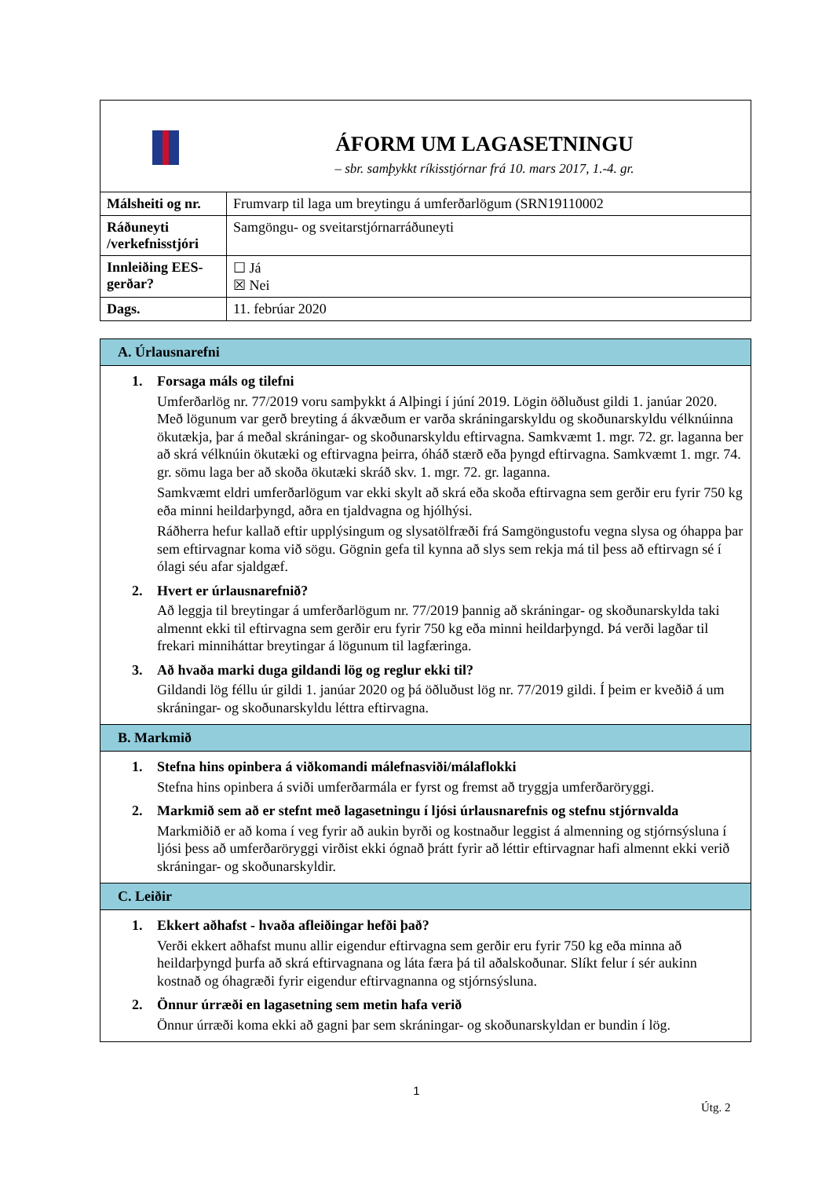| ÁFORM UM LAGASETNINGU – sbr. samþykkt ríkisstjórnar frá 10. mars 2017, 1.-4. gr. | |
| Málsheiti og nr. | Frumvarp til laga um breytingu á umferðarlögum (SRN19110002 |
| Ráðuneyti /verkefnisstjóri | Samgöngu- og sveitarstjórnarráðuneyti |
| Innleiðing EES-gerðar? | ☐ Já ☒ Nei |
| Dags. | 11. febrúar 2020 |
| A. Úrlausnarefni |
| 1. Forsaga máls og tilefni Umferðarlög nr. 77/2019 voru samþykkt á Alþingi í júní 2019. Lögin öðluðust gildi 1. janúar 2020. Með lögunum var gerð breyting á ákvæðum er varða skráningarskyldu og skoðunarskyldu vélknúinna ökutækja, þar á meðal skráningar- og skoðunarskyldu eftirvagna. Samkvæmt 1. mgr. 72. gr. laganna ber að skrá vélknúin ökutæki og eftirvagna þeirra, óháð stærð eða þyngd eftirvagna. Samkvæmt 1. mgr. 74. gr. sömu laga ber að skoða ökutæki skráð skv. 1. mgr. 72. gr. laganna. Samkvæmt eldri umferðarlögum var ekki skylt að skrá eða skoða eftirvagna sem gerðir eru fyrir 750 kg eða minni heildarþyngd, aðra en tjaldvagna og hjólhýsi. Ráðherra hefur kallað eftir upplýsingum og slysatölfræði frá Samgöngustofu vegna slysa og óhappa þar sem eftirvagnar koma við sögu. Gögnin gefa til kynna að slys sem rekja má til þess að eftirvagn sé í ólagi séu afar sjaldgæf. 2. Hvert er úrlausnarefnið? Að leggja til breytingar á umferðarlögum nr. 77/2019 þannig að skráningar- og skoðunarskylda taki almennt ekki til eftirvagna sem gerðir eru fyrir 750 kg eða minni heildarþyngd. Þá verði lagðar til frekari minniháttar breytingar á lögunum til lagfæringa. 3. Að hvaða marki duga gildandi lög og reglur ekki til? Gildandi lög féllu úr gildi 1. janúar 2020 og þá öðluðust lög nr. 77/2019 gildi. Í þeim er kveðið á um skráningar- og skoðunarskyldu léttra eftirvagna. |
| B. Markmið |
| 1. Stefna hins opinbera á viðkomandi málefnasviði/málaflokki Stefna hins opinbera á sviði umferðarmála er fyrst og fremst að tryggja umferðaröryggi. 2. Markmið sem að er stefnt með lagasetningu í ljósi úrlausnarefnis og stefnu stjórnvalda Markmiðið er að koma í veg fyrir að aukin byrði og kostnaður leggist á almenning og stjórnsýsluna í ljósi þess að umferðaröryggi virðist ekki ógnað þrátt fyrir að léttir eftirvagnar hafi almennt ekki verið skráningar- og skoðunarskyldir. |
| C. Leiðir |
| 1. Ekkert aðhafst - hvaða afleiðingar hefði það? Verði ekkert aðhafst munu allir eigendur eftirvagna sem gerðir eru fyrir 750 kg eða minna að heildarþyngd þurfa að skrá eftirvagnana og láta færa þá til aðalskoðunar. Slíkt felur í sér aukinn kostnað og óhagræði fyrir eigendur eftirvagnanna og stjórnsýsluna. 2. Önnur úrræði en lagasetning sem metin hafa verið Önnur úrræði koma ekki að gagni þar sem skráningar- og skoðunarskyldan er bundin í lög. |
1
Útg. 2